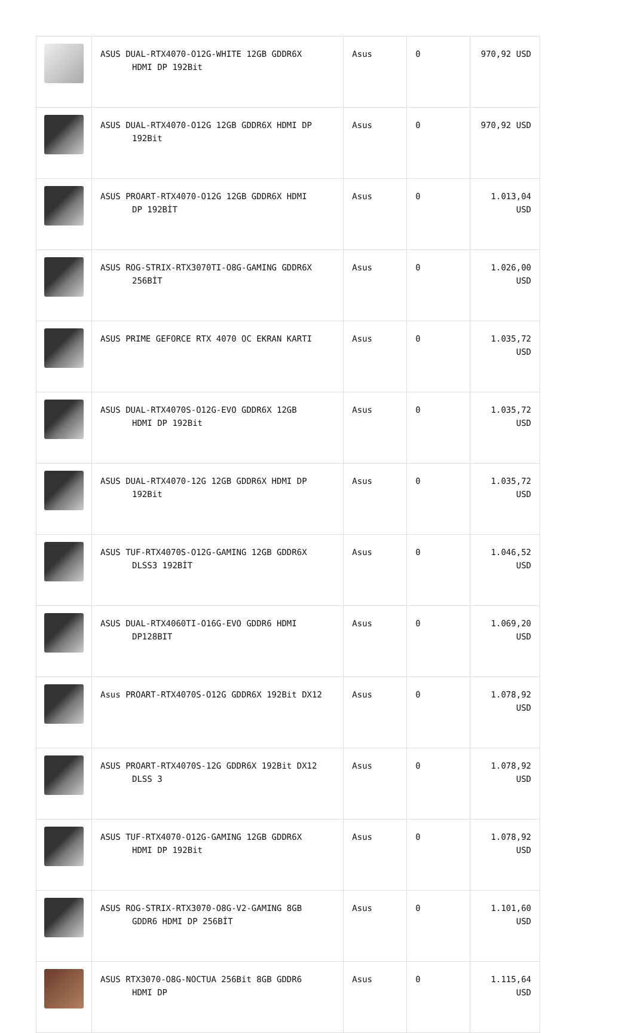| | ASUS DUAL-RTX4070-O12G-WHITE 12GB GDDR6X HDMI DP 192Bit | Asus | 0 | 970,92 USD |
| | ASUS DUAL-RTX4070-O12G 12GB GDDR6X HDMI DP 192Bit | Asus | 0 | 970,92 USD |
| | ASUS PROART-RTX4070-O12G 12GB GDDR6X HDMI DP 192BİT | Asus | 0 | 1.013,04 USD |
| | ASUS ROG-STRIX-RTX3070TI-O8G-GAMING GDDR6X 256BİT | Asus | 0 | 1.026,00 USD |
| | ASUS PRIME GEFORCE RTX 4070 OC EKRAN KARTI | Asus | 0 | 1.035,72 USD |
| | ASUS DUAL-RTX4070S-O12G-EVO GDDR6X 12GB HDMI DP 192Bit | Asus | 0 | 1.035,72 USD |
| | ASUS DUAL-RTX4070-12G 12GB GDDR6X HDMI DP 192Bit | Asus | 0 | 1.035,72 USD |
| | ASUS TUF-RTX4070S-O12G-GAMING 12GB GDDR6X DLSS3 192BİT | Asus | 0 | 1.046,52 USD |
| | ASUS DUAL-RTX4060TI-O16G-EVO GDDR6 HDMI DP128BIT | Asus | 0 | 1.069,20 USD |
| | Asus PROART-RTX4070S-O12G GDDR6X 192Bit DX12 | Asus | 0 | 1.078,92 USD |
| | ASUS PROART-RTX4070S-12G GDDR6X 192Bit DX12 DLSS 3 | Asus | 0 | 1.078,92 USD |
| | ASUS TUF-RTX4070-O12G-GAMING 12GB GDDR6X HDMI DP 192Bit | Asus | 0 | 1.078,92 USD |
| | ASUS ROG-STRIX-RTX3070-O8G-V2-GAMING 8GB GDDR6 HDMI DP 256BİT | Asus | 0 | 1.101,60 USD |
| | ASUS RTX3070-O8G-NOCTUA 256Bit 8GB GDDR6 HDMI DP | Asus | 0 | 1.115,64 USD |